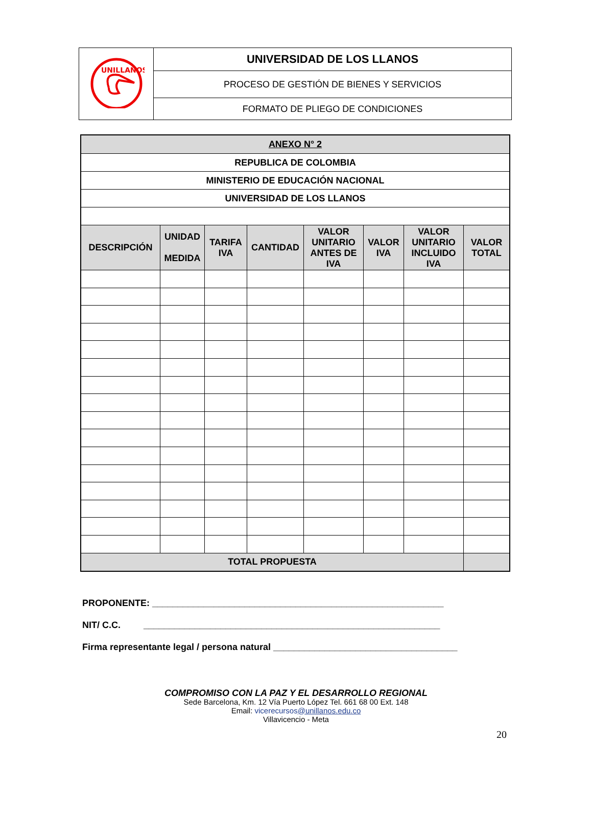| UNILLANOS | UNIVERSIDAD DE LOS LLANOS |
| | PROCESO DE GESTIÓN DE BIENES Y SERVICIOS |
| | FORMATO DE PLIEGO DE CONDICIONES |
| ANEXO N° 2 | | | | | | | |
| REPUBLICA DE COLOMBIA | | | | | | | |
| MINISTERIO DE EDUCACIÓN NACIONAL | | | | | | | |
| UNIVERSIDAD DE LOS LLANOS | | | | | | | |
| DESCRIPCIÓN | UNIDAD MEDIDA | TARIFA IVA | CANTIDAD | VALOR UNITARIO ANTES DE IVA | VALOR IVA | VALOR UNITARIO INCLUIDO IVA | VALOR TOTAL |
| TOTAL PROPUESTA | | | | | | | |
PROPONENTE: _________________________________________________________
NIT/ C.C. __________________________________________________________
Firma representante legal / persona natural ____________________________________
COMPROMISO CON LA PAZ Y EL DESARROLLO REGIONAL
Sede Barcelona, Km. 12 Vía Puerto López Tel. 661 68 00 Ext. 148
Email: vicerecursos@unillanos.edu.co
Villavicencio - Meta
20